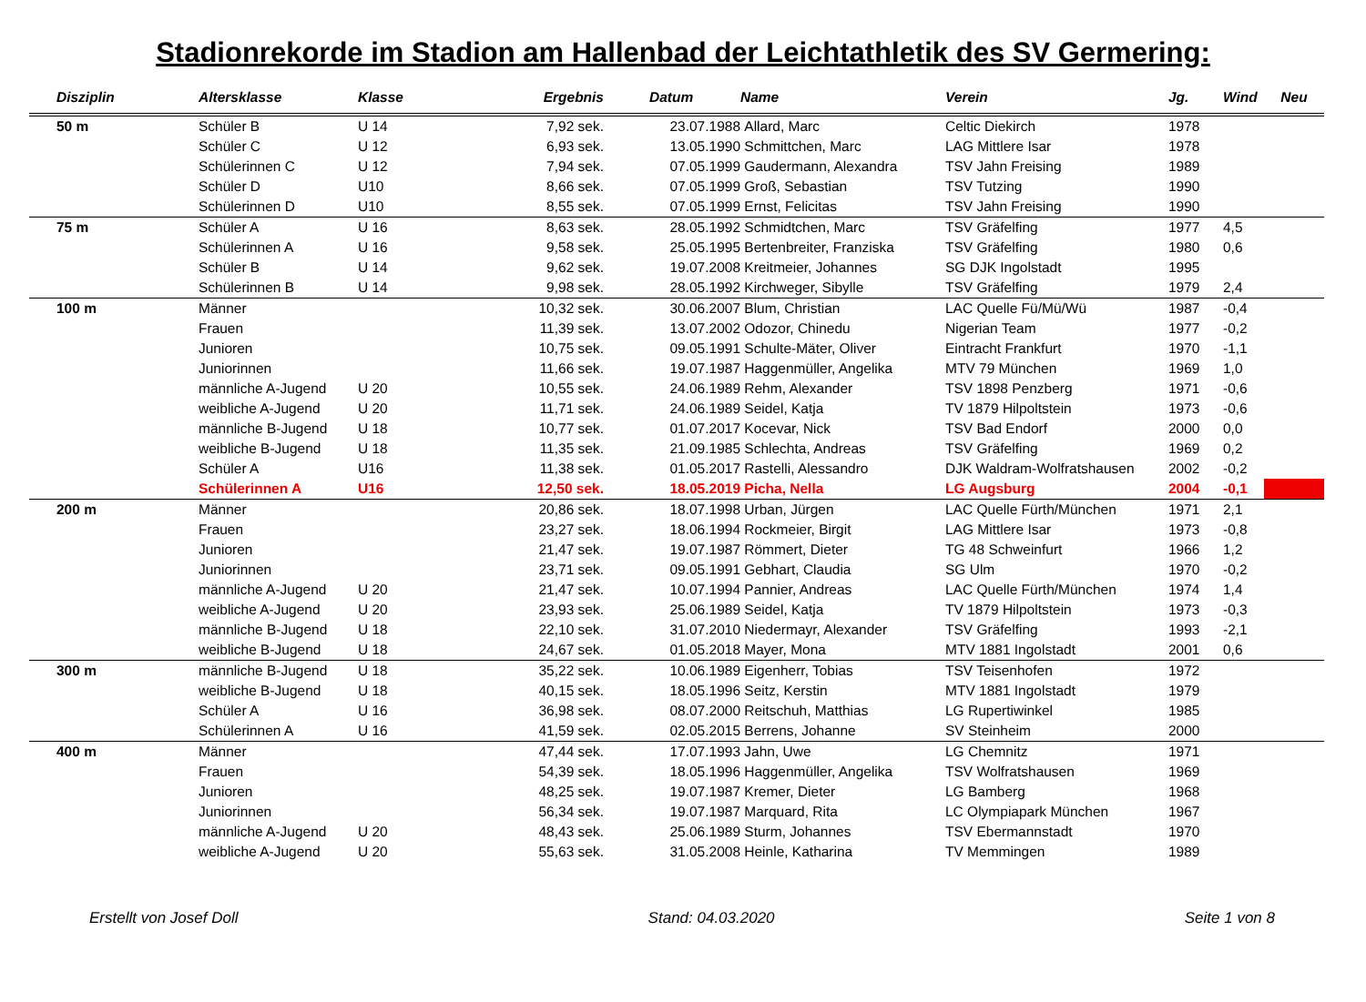Stadionrekorde im Stadion am Hallenbad der Leichtathletik des SV Germering:
| Disziplin | Altersklasse | Klasse | Ergebnis | Datum | Name | Verein | Jg. | Wind | Neu |
| --- | --- | --- | --- | --- | --- | --- | --- | --- | --- |
| 50 m | Schüler B | U 14 | 7,92 sek. | 23.07.1988 | Allard, Marc | Celtic Diekirch | 1978 | | |
| | Schüler C | U 12 | 6,93 sek. | 13.05.1990 | Schmittchen, Marc | LAG Mittlere Isar | 1978 | | |
| | Schülerinnen C | U 12 | 7,94 sek. | 07.05.1999 | Gaudermann, Alexandra | TSV Jahn Freising | 1989 | | |
| | Schüler D | U10 | 8,66 sek. | 07.05.1999 | Groß, Sebastian | TSV Tutzing | 1990 | | |
| | Schülerinnen D | U10 | 8,55 sek. | 07.05.1999 | Ernst, Felicitas | TSV Jahn Freising | 1990 | | |
| 75 m | Schüler A | U 16 | 8,63 sek. | 28.05.1992 | Schmidtchen, Marc | TSV Gräfelfing | 1977 | 4,5 | |
| | Schülerinnen A | U 16 | 9,58 sek. | 25.05.1995 | Bertenbreiter, Franziska | TSV Gräfelfing | 1980 | 0,6 | |
| | Schüler B | U 14 | 9,62 sek. | 19.07.2008 | Kreitmeier, Johannes | SG DJK Ingolstadt | 1995 | | |
| | Schülerinnen B | U 14 | 9,98 sek. | 28.05.1992 | Kirchweger, Sibylle | TSV Gräfelfing | 1979 | 2,4 | |
| 100 m | Männer | | 10,32 sek. | 30.06.2007 | Blum, Christian | LAC Quelle Fü/Mü/Wü | 1987 | -0,4 | |
| | Frauen | | 11,39 sek. | 13.07.2002 | Odozor, Chinedu | Nigerian Team | 1977 | -0,2 | |
| | Junioren | | 10,75 sek. | 09.05.1991 | Schulte-Mäter, Oliver | Eintracht Frankfurt | 1970 | -1,1 | |
| | Juniorinnen | | 11,66 sek. | 19.07.1987 | Haggenmüller, Angelika | MTV 79 München | 1969 | 1,0 | |
| | männliche A-Jugend | U 20 | 10,55 sek. | 24.06.1989 | Rehm, Alexander | TSV 1898 Penzberg | 1971 | -0,6 | |
| | weibliche A-Jugend | U 20 | 11,71 sek. | 24.06.1989 | Seidel, Katja | TV 1879 Hilpoltstein | 1973 | -0,6 | |
| | männliche B-Jugend | U 18 | 10,77 sek. | 01.07.2017 | Kocevar, Nick | TSV Bad Endorf | 2000 | 0,0 | |
| | weibliche B-Jugend | U 18 | 11,35 sek. | 21.09.1985 | Schlechta, Andreas | TSV Gräfelfing | 1969 | 0,2 | |
| | Schüler A | U16 | 11,38 sek. | 01.05.2017 | Rastelli, Alessandro | DJK Waldram-Wolfratshausen | 2002 | -0,2 | |
| | Schülerinnen A | U16 | 12,50 sek. | 18.05.2019 | Picha, Nella | LG Augsburg | 2004 | -0,1 | |
| 200 m | Männer | | 20,86 sek. | 18.07.1998 | Urban, Jürgen | LAC Quelle Fürth/München | 1971 | 2,1 | |
| | Frauen | | 23,27 sek. | 18.06.1994 | Rockmeier, Birgit | LAG Mittlere Isar | 1973 | -0,8 | |
| | Junioren | | 21,47 sek. | 19.07.1987 | Römmert, Dieter | TG 48 Schweinfurt | 1966 | 1,2 | |
| | Juniorinnen | | 23,71 sek. | 09.05.1991 | Gebhart, Claudia | SG Ulm | 1970 | -0,2 | |
| | männliche A-Jugend | U 20 | 21,47 sek. | 10.07.1994 | Pannier, Andreas | LAC Quelle Fürth/München | 1974 | 1,4 | |
| | weibliche A-Jugend | U 20 | 23,93 sek. | 25.06.1989 | Seidel, Katja | TV 1879 Hilpoltstein | 1973 | -0,3 | |
| | männliche B-Jugend | U 18 | 22,10 sek. | 31.07.2010 | Niedermayr, Alexander | TSV Gräfelfing | 1993 | -2,1 | |
| | weibliche B-Jugend | U 18 | 24,67 sek. | 01.05.2018 | Mayer, Mona | MTV 1881 Ingolstadt | 2001 | 0,6 | |
| 300 m | männliche B-Jugend | U 18 | 35,22 sek. | 10.06.1989 | Eigenherr, Tobias | TSV Teisenhofen | 1972 | | |
| | weibliche B-Jugend | U 18 | 40,15 sek. | 18.05.1996 | Seitz, Kerstin | MTV 1881 Ingolstadt | 1979 | | |
| | Schüler A | U 16 | 36,98 sek. | 08.07.2000 | Reitschuh, Matthias | LG Rupertiwinkel | 1985 | | |
| | Schülerinnen A | U 16 | 41,59 sek. | 02.05.2015 | Berrens, Johanne | SV Steinheim | 2000 | | |
| 400 m | Männer | | 47,44 sek. | 17.07.1993 | Jahn, Uwe | LG Chemnitz | 1971 | | |
| | Frauen | | 54,39 sek. | 18.05.1996 | Haggenmüller, Angelika | TSV Wolfratshausen | 1969 | | |
| | Junioren | | 48,25 sek. | 19.07.1987 | Kremer, Dieter | LG Bamberg | 1968 | | |
| | Juniorinnen | | 56,34 sek. | 19.07.1987 | Marquard, Rita | LC Olympiapark München | 1967 | | |
| | männliche A-Jugend | U 20 | 48,43 sek. | 25.06.1989 | Sturm, Johannes | TSV Ebermannstadt | 1970 | | |
| | weibliche A-Jugend | U 20 | 55,63 sek. | 31.05.2008 | Heinle, Katharina | TV Memmingen | 1989 | | |
Erstellt von Josef Doll Stand: 04.03.2020 Seite 1 von 8